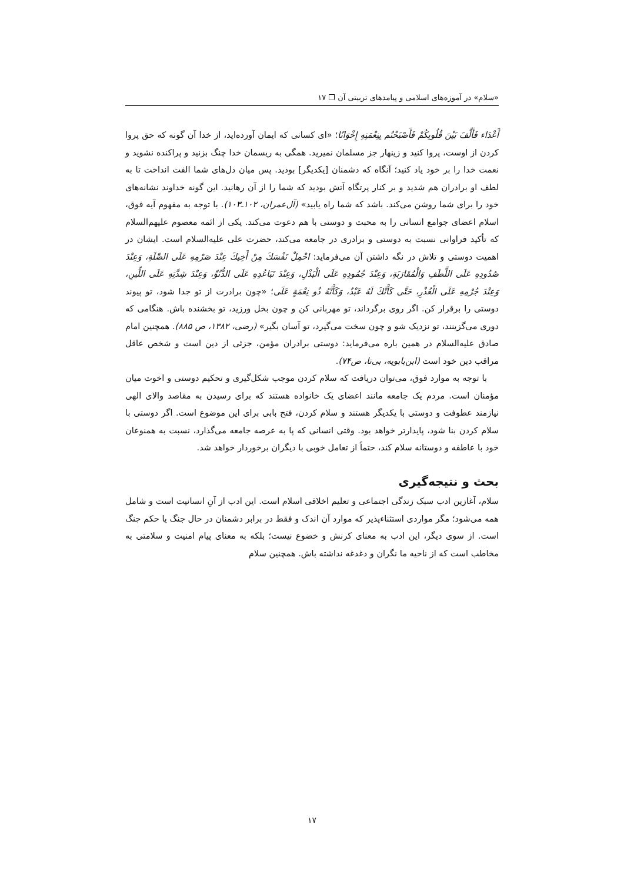«سلام» در آموزه‌های اسلامی و پیامدهای تربیتی آن ❐ ۱۷
أَعْدَاء فَأَلَّفَ بَيْنَ قُلُوبِكُمْ فَأَصْبَحْتُم بِنِعْمَتِهِ إِخْوَانًا؛ «ای کسانی که ایمان آورده‌اید، از خدا آن گونه که حق پروا کردن از اوست، پروا کنید و زینهار جز مسلمان نمیرید. همگی به ریسمان خدا چنگ بزنید و پراکنده نشوید و نعمت خدا را بر خود یاد کنید؛ آنگاه که دشمنان [یکدیگر] بودید. پس میان دل‌های شما الفت انداخت تا به لطف او برادران هم شدید و بر کنار پرتگاه آتش بودید که شما را از آن رهانید. این گونه خداوند نشانه‌های خود را برای شما روشن می‌کند. باشد که شما راه یابید» (آل‌عمران، ۱۰۲ـ۱۰۳). با توجه به مفهوم آیه فوق، اسلام اعضای جوامع انسانی را به محبت و دوستی با هم دعوت می‌کند. یکی از ائمه معصوم علیهم‌السلام که تأکید فراوانی نسبت به دوستی و برادری در جامعه می‌کند، حضرت علی علیه‌السلام است. ایشان در اهمیت دوستی و تلاش در نگه داشتن آن می‌فرماید: احْمِلْ نَفْسَكَ مِنْ أَخِيكَ عِنْدَ صَرْمِهِ عَلَى الصِّلَةِ، وَعِنْدَ صُدُودِهِ عَلَى اللَّطَفِ وَالْمُقَارَبَةِ، وَعِنْدَ جُمُودِهِ عَلَى الْبَذْلِ، وَعِنْدَ تَبَاعُدِهِ عَلَى الدُّنُوِّ، وَعِنْدَ شِدَّتِهِ عَلَى اللِّينِ، وَعِنْدَ جُرْمِهِ عَلَى الْعُذْرِ، حَتَّى كَأَنَّكَ لَهُ عَبْدٌ، وَكَأَنَّهُ ذُو نِعْمَةٍ عَلَى؛ «چون برادرت از تو جدا شود، تو پیوند دوستی را برقرار کن. اگر روی برگرداند، تو مهربانی کن و چون بخل ورزید، تو بخشنده باش. هنگامی که دوری می‌گزینند، تو نزدیک شو و چون سخت می‌گیرد، تو آسان بگیر» (رضی، ۱۳۸۲، ص ۸۸۵). همچنین امام صادق علیه‌السلام در همین باره می‌فرماید: دوستی برادران مؤمن، جزئی از دین است و شخص عاقل مراقب دین خود است (ابن‌بابویه، بی‌تا، ص۷۴).
با توجه به موارد فوق، می‌توان دریافت که سلام کردن موجب شکل‌گیری و تحکیم دوستی و اخوت میان مؤمنان است. مردم یک جامعه مانند اعضای یک خانواده هستند که برای رسیدن به مقاصد والای الهی نیازمند عطوفت و دوستی با یکدیگر هستند و سلام کردن، فتح بابی برای این موضوع است. اگر دوستی با سلام کردن بنا شود، پایدارتر خواهد بود. وقتی انسانی که پا به عرصه جامعه می‌گذارد، نسبت به همنوعان خود با عاطفه و دوستانه سلام کند، حتماً از تعامل خوبی با دیگران برخوردار خواهد شد.
بحث و نتیجه‌گیری
سلام، آغازین ادب سبک زندگی اجتماعی و تعلیم اخلاقی اسلام است. این ادب از آنِ انسانیت است و شامل همه می‌شود؛ مگر مواردی استثناءپذیر که موارد آن اندک و فقط در برابر دشمنان در حال جنگ یا حکم جنگ است. از سوی دیگر، این ادب به معنای کرنش و خضوع نیست؛ بلکه به معنای پیام امنیت و سلامتی به مخاطب است که از ناحیه ما نگران و دغدغه نداشته باش. همچنین سلام
۱۷